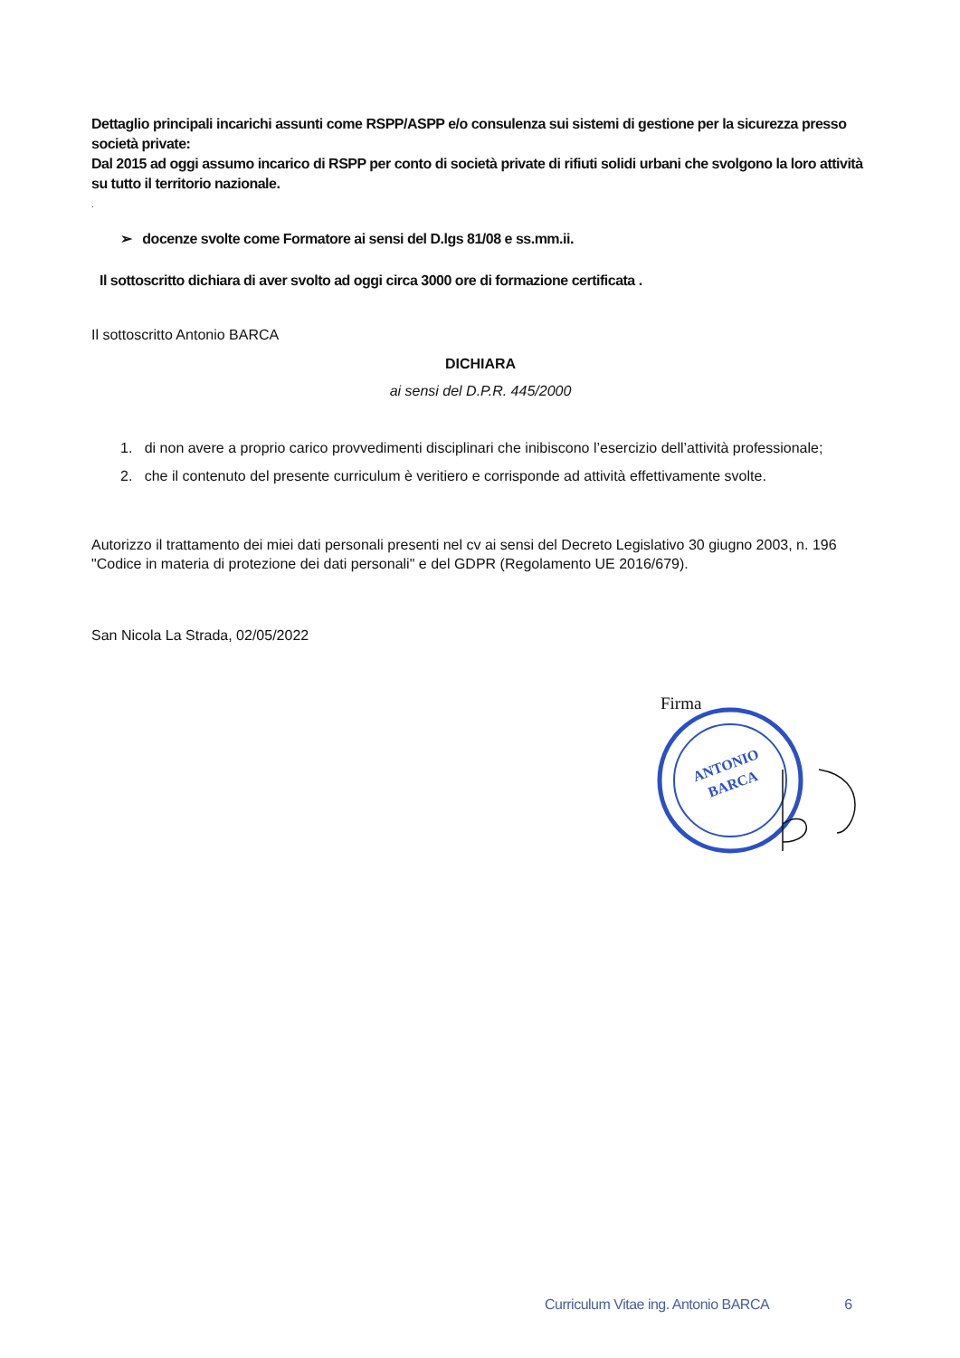Dettaglio principali incarichi assunti come RSPP/ASPP e/o consulenza sui sistemi di gestione per la sicurezza presso società private:
Dal 2015 ad oggi assumo incarico di RSPP per conto di società private di rifiuti solidi urbani che svolgono la loro attività su tutto il territorio nazionale.
.
➢ docenze svolte come Formatore ai sensi del D.lgs 81/08 e ss.mm.ii.
Il sottoscritto dichiara di aver svolto ad oggi circa 3000 ore di formazione certificata .
Il sottoscritto Antonio BARCA
DICHIARA
ai sensi del D.P.R. 445/2000
1. di non avere a proprio carico provvedimenti disciplinari che inibiscono l’esercizio dell’attività professionale;
2. che il contenuto del presente curriculum è veritiero e corrisponde ad attività effettivamente svolte.
Autorizzo il trattamento dei miei dati personali presenti nel cv ai sensi del Decreto Legislativo 30 giugno 2003, n. 196 "Codice in materia di protezione dei dati personali" e del GDPR (Regolamento UE 2016/679).
San Nicola La Strada, 02/05/2022
Firma
ANTONIO
BARCA
Curriculum Vitae ing. Antonio BARCA 6